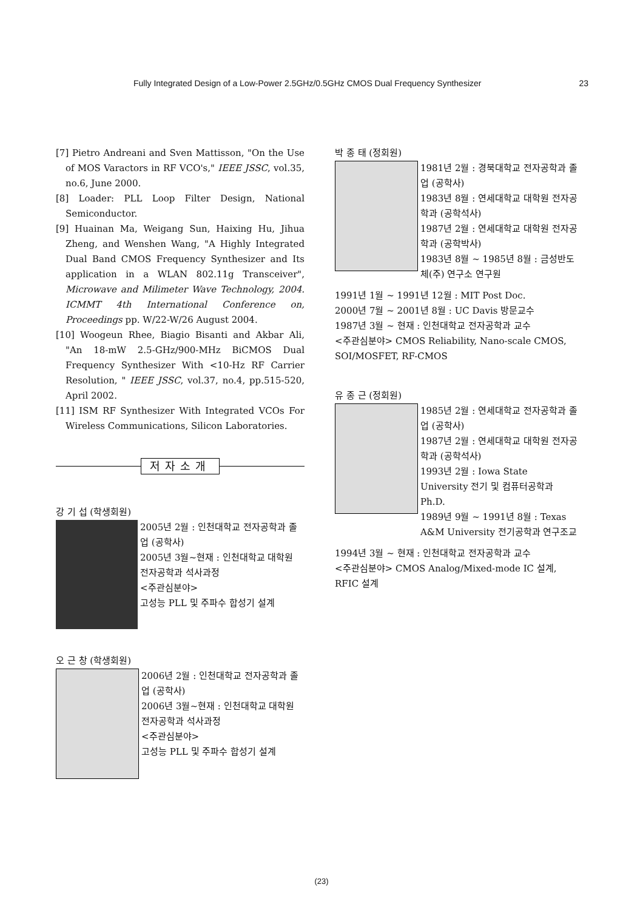Fully Integrated Design of a Low-Power 2.5GHz/0.5GHz CMOS Dual Frequency Synthesizer 23
[7] Pietro Andreani and Sven Mattisson, "On the Use of MOS Varactors in RF VCO's," IEEE JSSC, vol.35, no.6, June 2000.
[8] Loader: PLL Loop Filter Design, National Semiconductor.
[9] Huainan Ma, Weigang Sun, Haixing Hu, Jihua Zheng, and Wenshen Wang, "A Highly Integrated Dual Band CMOS Frequency Synthesizer and Its application in a WLAN 802.11g Transceiver", Microwave and Milimeter Wave Technology, 2004. ICMMT 4th International Conference on, Proceedings pp. W/22-W/26 August 2004.
[10] Woogeun Rhee, Biagio Bisanti and Akbar Ali, "An 18-mW 2.5-GHz/900-MHz BiCMOS Dual Frequency Synthesizer With <10-Hz RF Carrier Resolution, " IEEE JSSC, vol.37, no.4, pp.515-520, April 2002.
[11] ISM RF Synthesizer With Integrated VCOs For Wireless Communications, Silicon Laboratories.
저자소개
강 기 섭 (학생회원)
2005년 2월 : 인천대학교 전자공학과 졸업 (공학사)
2005년 3월~현재 : 인천대학교 대학원 전자공학과 석사과정
<주관심분야>
고성능 PLL 및 주파수 합성기 설계
오 근 창 (학생회원)
2006년 2월 : 인천대학교 전자공학과 졸업 (공학사)
2006년 3월~현재 : 인천대학교 대학원 전자공학과 석사과정
<주관심분야>
고성능 PLL 및 주파수 합성기 설계
박 종 태 (정회원)
1981년 2월 : 경북대학교 전자공학과 졸업 (공학사)
1983년 8월 : 연세대학교 대학원 전자공학과 (공학석사)
1987년 2월 : 연세대학교 대학원 전자공학과 (공학박사)
1983년 8월 ~ 1985년 8월 : 금성반도체(주) 연구소 연구원
1991년 1월 ~ 1991년 12월 : MIT Post Doc.
2000년 7월 ~ 2001년 8월 : UC Davis 방문교수
1987년 3월 ~ 현재 : 인천대학교 전자공학과 교수
<주관심분야> CMOS Reliability, Nano-scale CMOS, SOI/MOSFET, RF-CMOS
유 종 근 (정회원)
1985년 2월 : 연세대학교 전자공학과 졸업 (공학사)
1987년 2월 : 연세대학교 대학원 전자공학과 (공학석사)
1993년 2월 : Iowa State University 전기 및 컴퓨터공학과 Ph.D.
1989년 9월 ~ 1991년 8월 : Texas A&M University 전기공학과 연구조교
1994년 3월 ~ 현재 : 인천대학교 전자공학과 교수
<주관심분야> CMOS Analog/Mixed-mode IC 설계, RFIC 설계
(23)